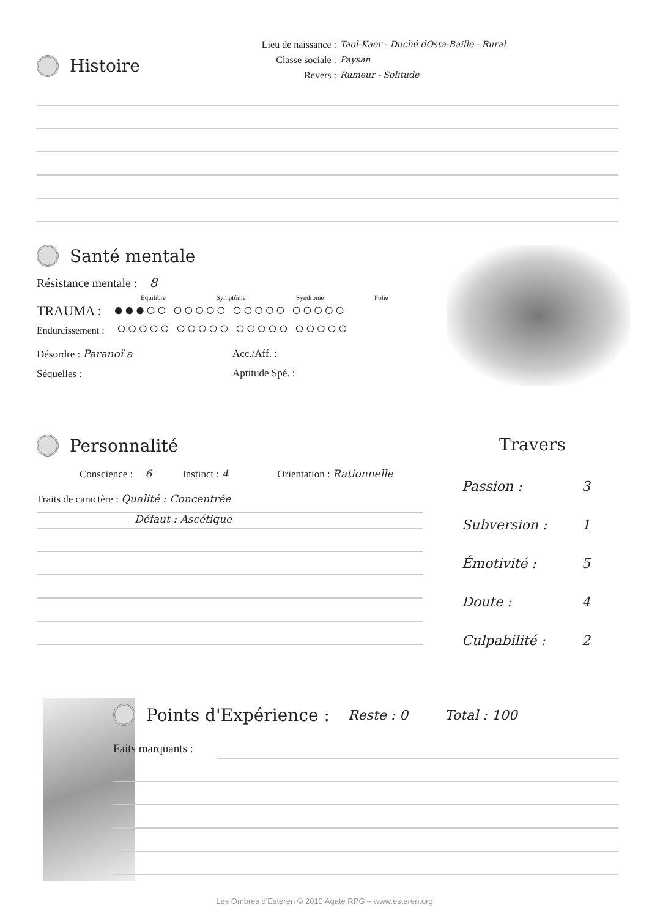Histoire
Lieu de naissance :
Classe sociale :
Revers :
Taol-Kaer - Duché dOsta-Baille - Rural
Paysan
Rumeur - Solitude
Santé mentale
Résistance mentale : 8
Équilibre Symptôme Syndrome Folie
TRAUMA : ●●●○○ ○○○○○ ○○○○○ ○○○○○
Endurcissement : ○○○○○ ○○○○○ ○○○○○ ○○○○○
Désordre : Paranoï a
Séquelles :
Acc./Aff. :
Aptitude Spé. :
Personnalité
Conscience : 6 Instinct : 4 Orientation : Rationnelle
Traits de caractère : Qualité : Concentrée
Défaut : Ascétique
Travers
Passion : 3
Subversion : 1
Émotivité : 5
Doute : 4
Culpabilité : 2
Points d'Expérience :
Reste : 0 Total : 100
Faits marquants :
Les Ombres d'Esteren © 2010 Agate RPG – www.esteren.org